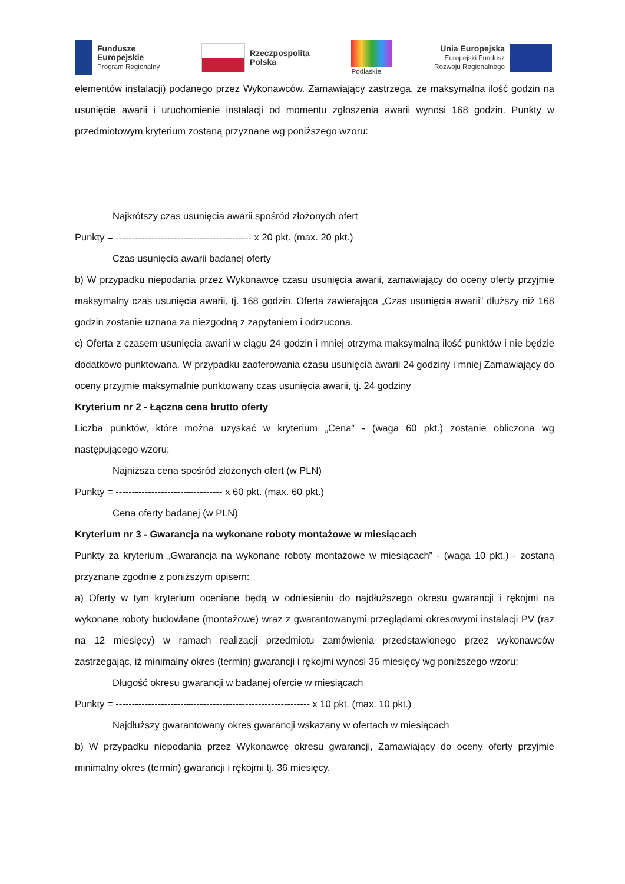Fundusze
Europejskie
Program Regionalny
Rzeczpospolita
Polska
Podlaskie
Unia Europejska
Europejski Fundusz
Rozwoju Regionalnego
elementów instalacji) podanego przez Wykonawców. Zamawiający zastrzega, że maksymalna ilość godzin na usunięcie awarii i uruchomienie instalacji od momentu zgłoszenia awarii wynosi 168 godzin. Punkty w przedmiotowym kryterium zostaną przyznane wg poniższego wzoru:
Najkrótszy czas usunięcia awarii spośród złożonych ofert
Punkty = ------------------------------------------ x 20 pkt. (max. 20 pkt.)
Czas usunięcia awarii badanej oferty
b) W przypadku niepodania przez Wykonawcę czasu usunięcia awarii, zamawiający do oceny oferty przyjmie maksymalny czas usunięcia awarii, tj. 168 godzin. Oferta zawierająca „Czas usunięcia awarii” dłuższy niż 168 godzin zostanie uznana za niezgodną z zapytaniem i odrzucona.
c) Oferta z czasem usunięcia awarii w ciągu 24 godzin i mniej otrzyma maksymalną ilość punktów i nie będzie dodatkowo punktowana. W przypadku zaoferowania czasu usunięcia awarii 24 godziny i mniej Zamawiający do oceny przyjmie maksymalnie punktowany czas usunięcia awarii, tj. 24 godziny
Kryterium nr 2 - Łączna cena brutto oferty
Liczba punktów, które można uzyskać w kryterium „Cena” - (waga 60 pkt.) zostanie obliczona wg następującego wzoru:
Najniższa cena spośród złożonych ofert (w PLN)
Punkty = --------------------------------- x 60 pkt. (max. 60 pkt.)
Cena oferty badanej (w PLN)
Kryterium nr 3 - Gwarancja na wykonane roboty montażowe w miesiącach
Punkty za kryterium „Gwarancja na wykonane roboty montażowe w miesiącach” - (waga 10 pkt.) - zostaną przyznane zgodnie z poniższym opisem:
a) Oferty w tym kryterium oceniane będą w odniesieniu do najdłuższego okresu gwarancji i rękojmi na wykonane roboty budowlane (montażowe) wraz z gwarantowanymi przeglądami okresowymi instalacji PV (raz na 12 miesięcy) w ramach realizacji przedmiotu zamówienia przedstawionego przez wykonawców zastrzegając, iż minimalny okres (termin) gwarancji i rękojmi wynosi 36 miesięcy wg poniższego wzoru:
Długość okresu gwarancji w badanej ofercie w miesiącach
Punkty = ------------------------------------------------------------ x 10 pkt. (max. 10 pkt.)
Najdłuższy gwarantowany okres gwarancji wskazany w ofertach w miesiącach
b) W przypadku niepodania przez Wykonawcę okresu gwarancji, Zamawiający do oceny oferty przyjmie minimalny okres (termin) gwarancji i rękojmi tj. 36 miesięcy.